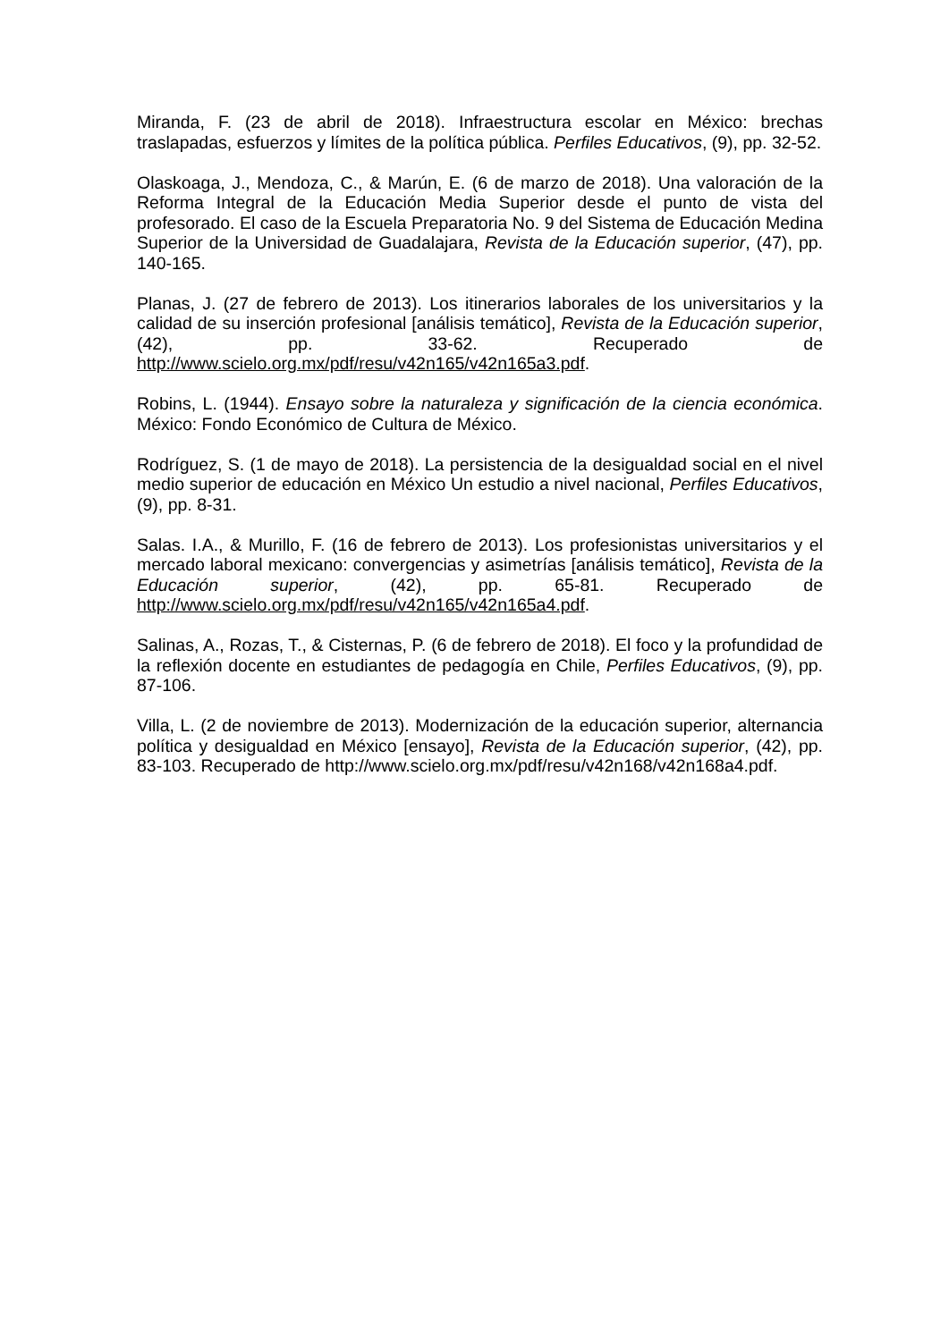Miranda, F. (23 de abril de 2018). Infraestructura escolar en México: brechas traslapadas, esfuerzos y límites de la política pública. Perfiles Educativos, (9), pp. 32-52.
Olaskoaga, J., Mendoza, C., & Marún, E. (6 de marzo de 2018). Una valoración de la Reforma Integral de la Educación Media Superior desde el punto de vista del profesorado. El caso de la Escuela Preparatoria No. 9 del Sistema de Educación Medina Superior de la Universidad de Guadalajara, Revista de la Educación superior, (47), pp. 140-165.
Planas, J. (27 de febrero de 2013). Los itinerarios laborales de los universitarios y la calidad de su inserción profesional [análisis temático], Revista de la Educación superior, (42), pp. 33-62. Recuperado de http://www.scielo.org.mx/pdf/resu/v42n165/v42n165a3.pdf.
Robins, L. (1944). Ensayo sobre la naturaleza y significación de la ciencia económica. México: Fondo Económico de Cultura de México.
Rodríguez, S. (1 de mayo de 2018). La persistencia de la desigualdad social en el nivel medio superior de educación en México Un estudio a nivel nacional, Perfiles Educativos, (9), pp. 8-31.
Salas. I.A., & Murillo, F. (16 de febrero de 2013). Los profesionistas universitarios y el mercado laboral mexicano: convergencias y asimetrías [análisis temático], Revista de la Educación superior, (42), pp. 65-81. Recuperado de http://www.scielo.org.mx/pdf/resu/v42n165/v42n165a4.pdf.
Salinas, A., Rozas, T., & Cisternas, P. (6 de febrero de 2018). El foco y la profundidad de la reflexión docente en estudiantes de pedagogía en Chile, Perfiles Educativos, (9), pp. 87-106.
Villa, L. (2 de noviembre de 2013). Modernización de la educación superior, alternancia política y desigualdad en México [ensayo], Revista de la Educación superior, (42), pp. 83-103. Recuperado de http://www.scielo.org.mx/pdf/resu/v42n168/v42n168a4.pdf.